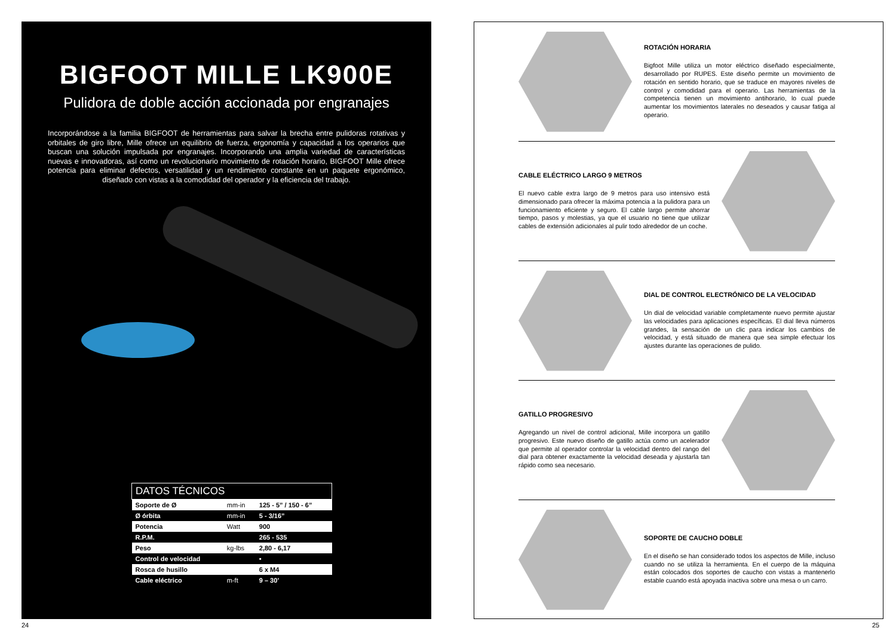BIGFOOT MILLE LK900E
Pulidora de doble acción accionada por engranajes
Incorporándose a la familia BIGFOOT de herramientas para salvar la brecha entre pulidoras rotativas y orbitales de giro libre, Mille ofrece un equilibrio de fuerza, ergonomía y capacidad a los operarios que buscan una solución impulsada por engranajes. Incorporando una amplia variedad de características nuevas e innovadoras, así como un revolucionario movimiento de rotación horario, BIGFOOT Mille ofrece potencia para eliminar defectos, versatilidad y un rendimiento constante en un paquete ergonómico, diseñado con vistas a la comodidad del operador y la eficiencia del trabajo.
| DATOS TÉCNICOS | | |
| --- | --- | --- |
| Soporte de Ø | mm-in | 125 - 5” / 150 - 6” |
| Ø órbita | mm-in | 5 - 3/16” |
| Potencia | Watt | 900 |
| R.P.M. | | 265 - 535 |
| Peso | kg-lbs | 2,80 - 6,17 |
| Control de velocidad | | • |
| Rosca de husillo | | 6 x M4 |
| Cable eléctrico | m-ft | 9 – 30’ |
ROTACIÓN HORARIA
Bigfoot Mille utiliza un motor eléctrico diseñado especialmente, desarrollado por RUPES. Este diseño permite un movimiento de rotación en sentido horario, que se traduce en mayores niveles de control y comodidad para el operario. Las herramientas de la competencia tienen un movimiento antihorario, lo cual puede aumentar los movimientos laterales no deseados y causar fatiga al operario.
CABLE ELÉCTRICO LARGO 9 METROS
El nuevo cable extra largo de 9 metros para uso intensivo está dimensionado para ofrecer la máxima potencia a la pulidora para un funcionamiento eficiente y seguro. El cable largo permite ahorrar tiempo, pasos y molestias, ya que el usuario no tiene que utilizar cables de extensión adicionales al pulir todo alrededor de un coche.
DIAL DE CONTROL ELECTRÓNICO DE LA VELOCIDAD
Un dial de velocidad variable completamente nuevo permite ajustar las velocidades para aplicaciones específicas. El dial lleva números grandes, la sensación de un clic para indicar los cambios de velocidad, y está situado de manera que sea simple efectuar los ajustes durante las operaciones de pulido.
GATILLO PROGRESIVO
Agregando un nivel de control adicional, Mille incorpora un gatillo progresivo. Este nuevo diseño de gatillo actúa como un acelerador que permite al operador controlar la velocidad dentro del rango del dial para obtener exactamente la velocidad deseada y ajustarla tan rápido como sea necesario.
SOPORTE DE CAUCHO DOBLE
En el diseño se han considerado todos los aspectos de Mille, incluso cuando no se utiliza la herramienta. En el cuerpo de la máquina están colocados dos soportes de caucho con vistas a mantenerlo estable cuando está apoyada inactiva sobre una mesa o un carro.
24 25